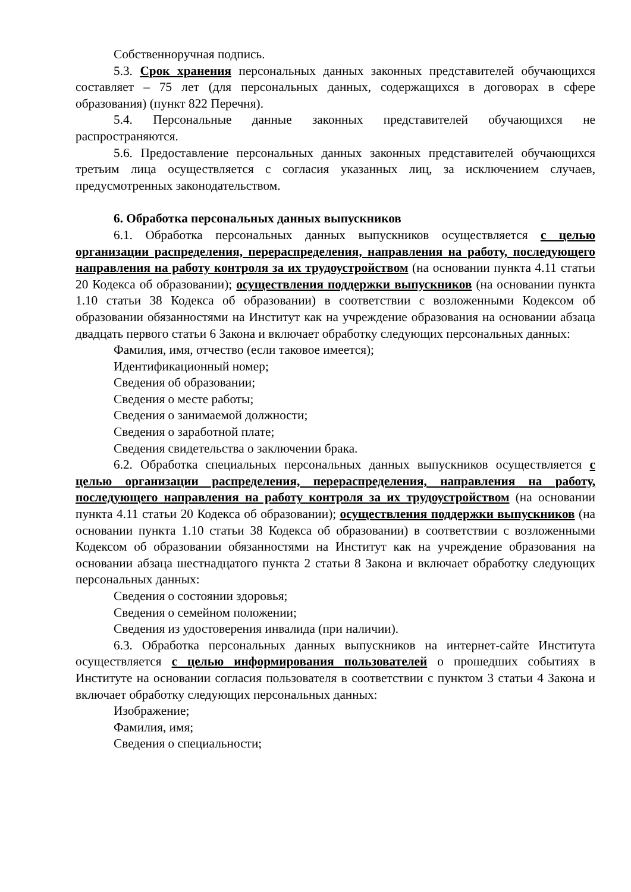Собственноручная подпись.
5.3. Срок хранения персональных данных законных представителей обучающихся составляет – 75 лет (для персональных данных, содержащихся в договорах в сфере образования) (пункт 822 Перечня).
5.4. Персональные данные законных представителей обучающихся не распространяются.
5.6. Предоставление персональных данных законных представителей обучающихся третьим лица осуществляется с согласия указанных лиц, за исключением случаев, предусмотренных законодательством.
6. Обработка персональных данных выпускников
6.1. Обработка персональных данных выпускников осуществляется с целью организации распределения, перераспределения, направления на работу, последующего направления на работу контроля за их трудоустройством (на основании пункта 4.11 статьи 20 Кодекса об образовании); осуществления поддержки выпускников (на основании пункта 1.10 статьи 38 Кодекса об образовании) в соответствии с возложенными Кодексом об образовании обязанностями на Институт как на учреждение образования на основании абзаца двадцать первого статьи 6 Закона и включает обработку следующих персональных данных:
Фамилия, имя, отчество (если таковое имеется);
Идентификационный номер;
Сведения об образовании;
Сведения о месте работы;
Сведения о занимаемой должности;
Сведения о заработной плате;
Сведения свидетельства о заключении брака.
6.2. Обработка специальных персональных данных выпускников осуществляется с целью организации распределения, перераспределения, направления на работу, последующего направления на работу контроля за их трудоустройством (на основании пункта 4.11 статьи 20 Кодекса об образовании); осуществления поддержки выпускников (на основании пункта 1.10 статьи 38 Кодекса об образовании) в соответствии с возложенными Кодексом об образовании обязанностями на Институт как на учреждение образования на основании абзаца шестнадцатого пункта 2 статьи 8 Закона и включает обработку следующих персональных данных:
Сведения о состоянии здоровья;
Сведения о семейном положении;
Сведения из удостоверения инвалида (при наличии).
6.3. Обработка персональных данных выпускников на интернет-сайте Института осуществляется с целью информирования пользователей о прошедших событиях в Институте на основании согласия пользователя в соответствии с пунктом 3 статьи 4 Закона и включает обработку следующих персональных данных:
Изображение;
Фамилия, имя;
Сведения о специальности;